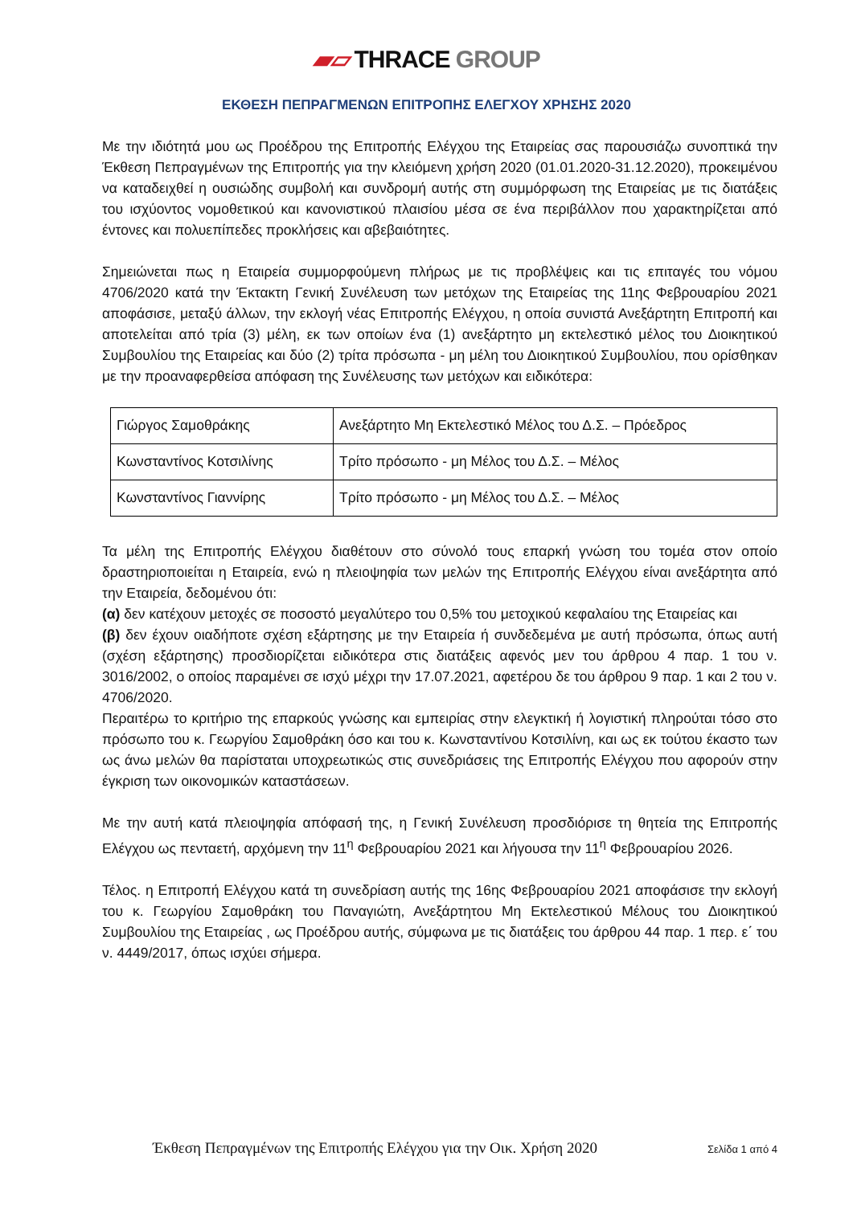▰▱ THRACE GROUP
ΕΚΘΕΣΗ ΠΕΠΡΑΓΜΕΝΩΝ ΕΠΙΤΡΟΠΗΣ ΕΛΕΓΧΟΥ ΧΡΗΣΗΣ 2020
Με την ιδιότητά μου ως Προέδρου της Επιτροπής Ελέγχου της Εταιρείας σας παρουσιάζω συνοπτικά την Έκθεση Πεπραγμένων της Επιτροπής για την κλειόμενη χρήση 2020 (01.01.2020-31.12.2020), προκειμένου να καταδειχθεί η ουσιώδης συμβολή και συνδρομή αυτής στη συμμόρφωση της Εταιρείας με τις διατάξεις του ισχύοντος νομοθετικού και κανονιστικού πλαισίου μέσα σε ένα περιβάλλον που χαρακτηρίζεται από έντονες και πολυεπίπεδες προκλήσεις και αβεβαιότητες.
Σημειώνεται πως η Εταιρεία συμμορφούμενη πλήρως με τις προβλέψεις και τις επιταγές του νόμου 4706/2020 κατά την Έκτακτη Γενική Συνέλευση των μετόχων της Εταιρείας της 11ης Φεβρουαρίου 2021 αποφάσισε, μεταξύ άλλων, την εκλογή νέας Επιτροπής Ελέγχου, η οποία συνιστά Ανεξάρτητη Επιτροπή και αποτελείται από τρία (3) μέλη, εκ των οποίων ένα (1) ανεξάρτητο μη εκτελεστικό μέλος του Διοικητικού Συμβουλίου της Εταιρείας και δύο (2) τρίτα πρόσωπα - μη μέλη του Διοικητικού Συμβουλίου, που ορίσθηκαν με την προαναφερθείσα απόφαση της Συνέλευσης των μετόχων και ειδικότερα:
| Γιώργος Σαμοθράκης | Ανεξάρτητο Μη Εκτελεστικό Μέλος του Δ.Σ. – Πρόεδρος |
| Κωνσταντίνος Κοτσιλίνης | Τρίτο πρόσωπο - μη Μέλος του Δ.Σ. – Μέλος |
| Κωνσταντίνος Γιαννίρης | Τρίτο πρόσωπο - μη Μέλος του Δ.Σ. – Μέλος |
Τα μέλη της Επιτροπής Ελέγχου διαθέτουν στο σύνολό τους επαρκή γνώση του τομέα στον οποίο δραστηριοποιείται η Εταιρεία, ενώ η πλειοψηφία των μελών της Επιτροπής Ελέγχου είναι ανεξάρτητα από την Εταιρεία, δεδομένου ότι:
(α) δεν κατέχουν μετοχές σε ποσοστό μεγαλύτερο του 0,5% του μετοχικού κεφαλαίου της Εταιρείας και
(β) δεν έχουν οιαδήποτε σχέση εξάρτησης με την Εταιρεία ή συνδεδεμένα με αυτή πρόσωπα, όπως αυτή (σχέση εξάρτησης) προσδιορίζεται ειδικότερα στις διατάξεις αφενός μεν του άρθρου 4 παρ. 1 του ν. 3016/2002, ο οποίος παραμένει σε ισχύ μέχρι την 17.07.2021, αφετέρου δε του άρθρου 9 παρ. 1 και 2 του ν. 4706/2020.
Περαιτέρω το κριτήριο της επαρκούς γνώσης και εμπειρίας στην ελεγκτική ή λογιστική πληρούται τόσο στο πρόσωπο του κ. Γεωργίου Σαμοθράκη όσο και του κ. Κωνσταντίνου Κοτσιλίνη, και ως εκ τούτου έκαστο των ως άνω μελών θα παρίσταται υποχρεωτικώς στις συνεδριάσεις της Επιτροπής Ελέγχου που αφορούν στην έγκριση των οικονομικών καταστάσεων.
Με την αυτή κατά πλειοψηφία απόφασή της, η Γενική Συνέλευση προσδιόρισε τη θητεία της Επιτροπής Ελέγχου ως πενταετή, αρχόμενη την 11<sup>η</sup> Φεβρουαρίου 2021 και λήγουσα την 11<sup>η</sup> Φεβρουαρίου 2026.
Τέλος. η Επιτροπή Ελέγχου κατά τη συνεδρίαση αυτής της 16ης Φεβρουαρίου 2021 αποφάσισε την εκλογή του κ. Γεωργίου Σαμοθράκη του Παναγιώτη, Ανεξάρτητου Μη Εκτελεστικού Μέλους του Διοικητικού Συμβουλίου της Εταιρείας , ως Προέδρου αυτής, σύμφωνα με τις διατάξεις του άρθρου 44 παρ. 1 περ. ε΄ του ν. 4449/2017, όπως ισχύει σήμερα.
Έκθεση Πεπραγμένων της Επιτροπής Ελέγχου για την Οικ. Χρήση 2020 Σελίδα 1 από 4